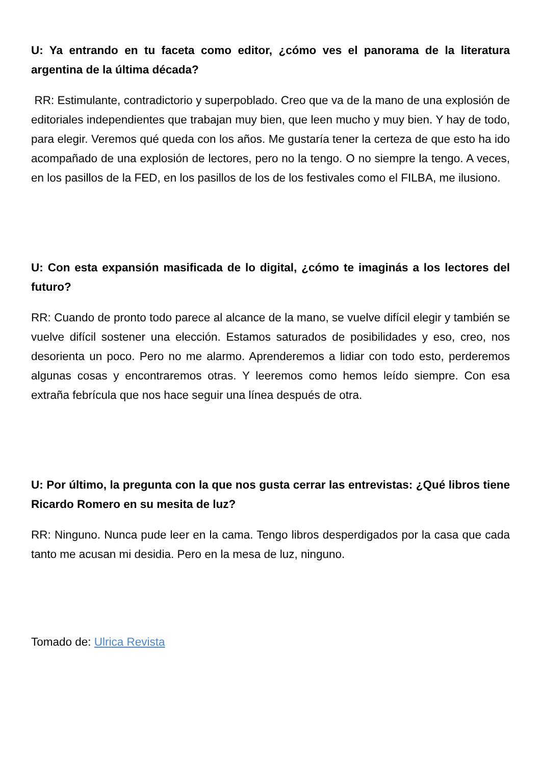U: Ya entrando en tu faceta como editor, ¿cómo ves el panorama de la literatura argentina de la última década?
RR: Estimulante, contradictorio y superpoblado. Creo que va de la mano de una explosión de editoriales independientes que trabajan muy bien, que leen mucho y muy bien. Y hay de todo, para elegir. Veremos qué queda con los años. Me gustaría tener la certeza de que esto ha ido acompañado de una explosión de lectores, pero no la tengo. O no siempre la tengo. A veces, en los pasillos de la FED, en los pasillos de los de los festivales como el FILBA, me ilusiono.
U: Con esta expansión masificada de lo digital, ¿cómo te imaginás a los lectores del futuro?
RR: Cuando de pronto todo parece al alcance de la mano, se vuelve difícil elegir y también se vuelve difícil sostener una elección. Estamos saturados de posibilidades y eso, creo, nos desorienta un poco. Pero no me alarmo. Aprenderemos a lidiar con todo esto, perderemos algunas cosas y encontraremos otras. Y leeremos como hemos leído siempre. Con esa extraña febrícula que nos hace seguir una línea después de otra.
U: Por último, la pregunta con la que nos gusta cerrar las entrevistas: ¿Qué libros tiene Ricardo Romero en su mesita de luz?
RR: Ninguno. Nunca pude leer en la cama. Tengo libros desperdigados por la casa que cada tanto me acusan mi desidia. Pero en la mesa de luz, ninguno.
Tomado de: Ulrica Revista